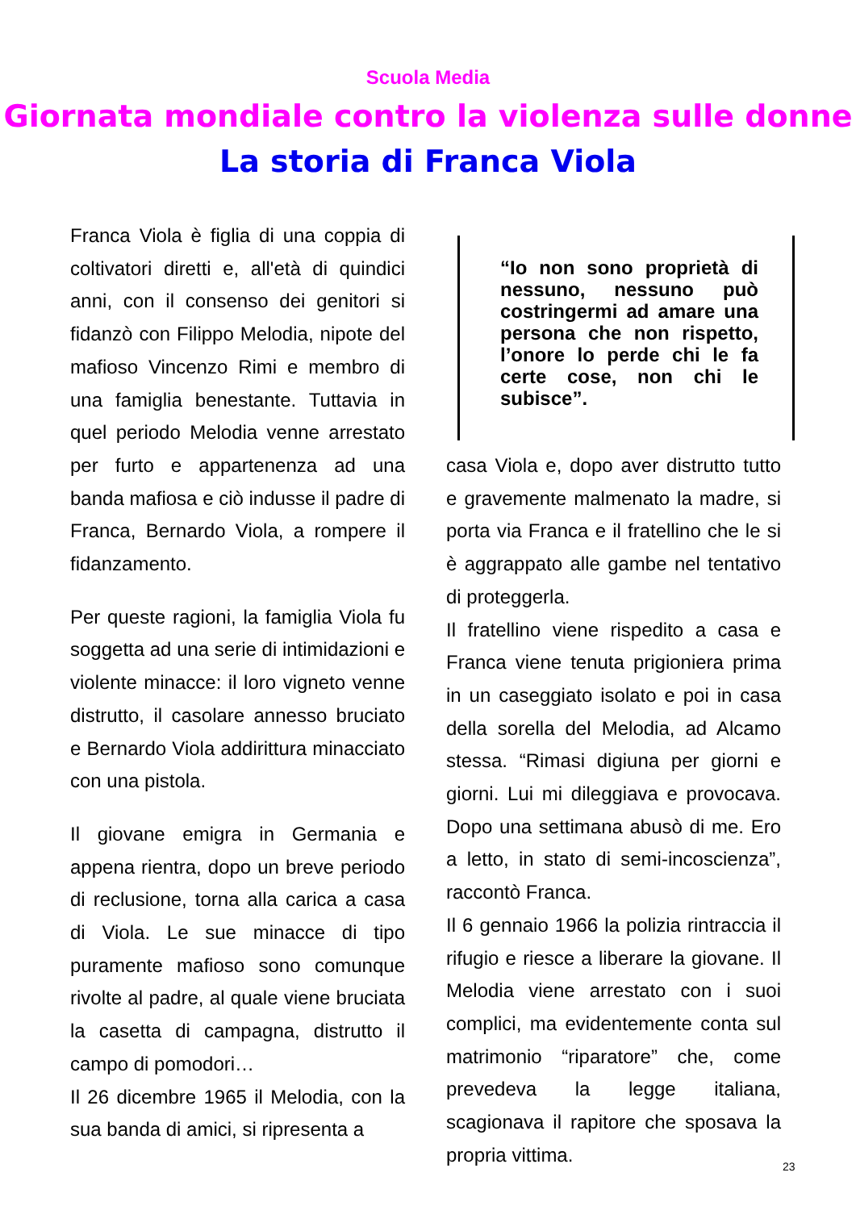Scuola Media
Giornata mondiale contro la violenza sulle donne
La storia di Franca Viola
Franca Viola è figlia di una coppia di coltivatori diretti e, all'età di quindici anni, con il consenso dei genitori si fidanzò con Filippo Melodia, nipote del mafioso Vincenzo Rimi e membro di una famiglia benestante. Tuttavia in quel periodo Melodia venne arrestato per furto e appartenenza ad una banda mafiosa e ciò indusse il padre di Franca, Bernardo Viola, a rompere il fidanzamento.
Per queste ragioni, la famiglia Viola fu soggetta ad una serie di intimidazioni e violente minacce: il loro vigneto venne distrutto, il casolare annesso bruciato e Bernardo Viola addirittura minacciato con una pistola.
Il giovane emigra in Germania e appena rientra, dopo un breve periodo di reclusione, torna alla carica a casa di Viola. Le sue minacce di tipo puramente mafioso sono comunque rivolte al padre, al quale viene bruciata la casetta di campagna, distrutto il campo di pomodori…
Il 26 dicembre 1965 il Melodia, con la sua banda di amici, si ripresenta a
“Io non sono proprietà di nessuno, nessuno può costringermi ad amare una persona che non rispetto, l’onore lo perde chi le fa certe cose, non chi le subisce”.
casa Viola e, dopo aver distrutto tutto e gravemente malmenato la madre, si porta via Franca e il fratellino che le si è aggrappato alle gambe nel tentativo di proteggerla.
Il fratellino viene rispedito a casa e Franca viene tenuta prigioniera prima in un caseggiato isolato e poi in casa della sorella del Melodia, ad Alcamo stessa. “Rimasi digiuna per giorni e giorni. Lui mi dileggiava e provocava. Dopo una settimana abusò di me. Ero a letto, in stato di semi-incoscienza”, raccontò Franca.
Il 6 gennaio 1966 la polizia rintraccia il rifugio e riesce a liberare la giovane. Il Melodia viene arrestato con i suoi complici, ma evidentemente conta sul matrimonio “riparatore” che, come prevedeva la legge italiana, scagionava il rapitore che sposava la propria vittima.
23